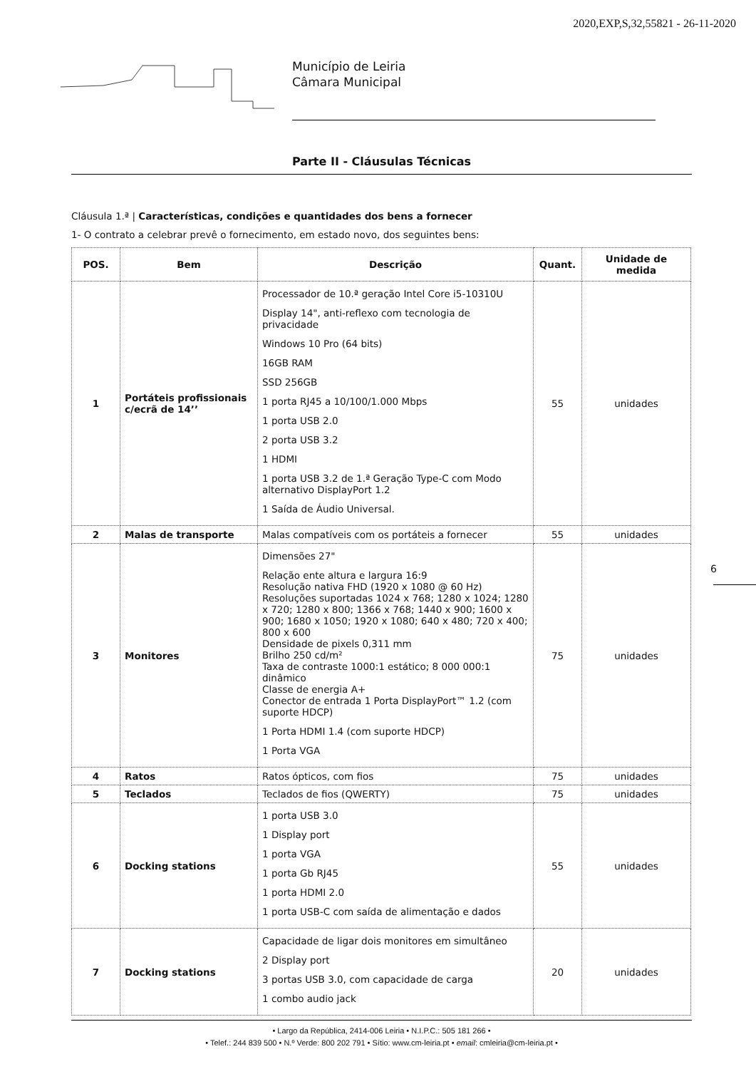2020,EXP,S,32,55821 - 26-11-2020
Município de Leiria
Câmara Municipal
Parte II - Cláusulas Técnicas
Cláusula 1.ª | Características, condições e quantidades dos bens a fornecer
1- O contrato a celebrar prevê o fornecimento, em estado novo, dos seguintes bens:
| POS. | Bem | Descrição | Quant. | Unidade de medida |
| --- | --- | --- | --- | --- |
| 1 | Portáteis profissionais c/ecrã de 14’’ | Processador de 10.ª geração Intel Core i5-10310U Display 14", anti-reflexo com tecnologia de privacidade Windows 10 Pro (64 bits) 16GB RAM SSD 256GB 1 porta RJ45 a 10/100/1.000 Mbps 1 porta USB 2.0 2 porta USB 3.2 1 HDMI 1 porta USB 3.2 de 1.ª Geração Type-C com Modo alternativo DisplayPort 1.2 1 Saída de Áudio Universal. | 55 | unidades |
| 2 | Malas de transporte | Malas compatíveis com os portáteis a fornecer | 55 | unidades |
| 3 | Monitores | Dimensões 27" Relação ente altura e largura 16:9 Resolução nativa FHD (1920 x 1080 @ 60 Hz) Resoluções suportadas 1024 x 768; 1280 x 1024; 1280 x 720; 1280 x 800; 1366 x 768; 1440 x 900; 1600 x 900; 1680 x 1050; 1920 x 1080; 640 x 480; 720 x 400; 800 x 600 Densidade de pixels 0,311 mm Brilho 250 cd/m² Taxa de contraste 1000:1 estático; 8 000 000:1 dinâmico Classe de energia A+ Conector de entrada 1 Porta DisplayPort™ 1.2 (com suporte HDCP) 1 Porta HDMI 1.4 (com suporte HDCP) 1 Porta VGA | 75 | unidades |
| 4 | Ratos | Ratos ópticos, com fios | 75 | unidades |
| 5 | Teclados | Teclados de fios (QWERTY) | 75 | unidades |
| 6 | Docking stations | 1 porta USB 3.0 1 Display port 1 porta VGA 1 porta Gb RJ45 1 porta HDMI 2.0 1 porta USB-C com saída de alimentação e dados | 55 | unidades |
| 7 | Docking stations | Capacidade de ligar dois monitores em simultâneo 2 Display port 3 portas USB 3.0, com capacidade de carga 1 combo audio jack | 20 | unidades |
6
• Largo da República, 2414-006 Leiria • N.I.P.C.: 505 181 266 •
• Telef.: 244 839 500 • N.º Verde: 800 202 791 • Sítio: www.cm-leiria.pt • email: cmleiria@cm-leiria.pt •